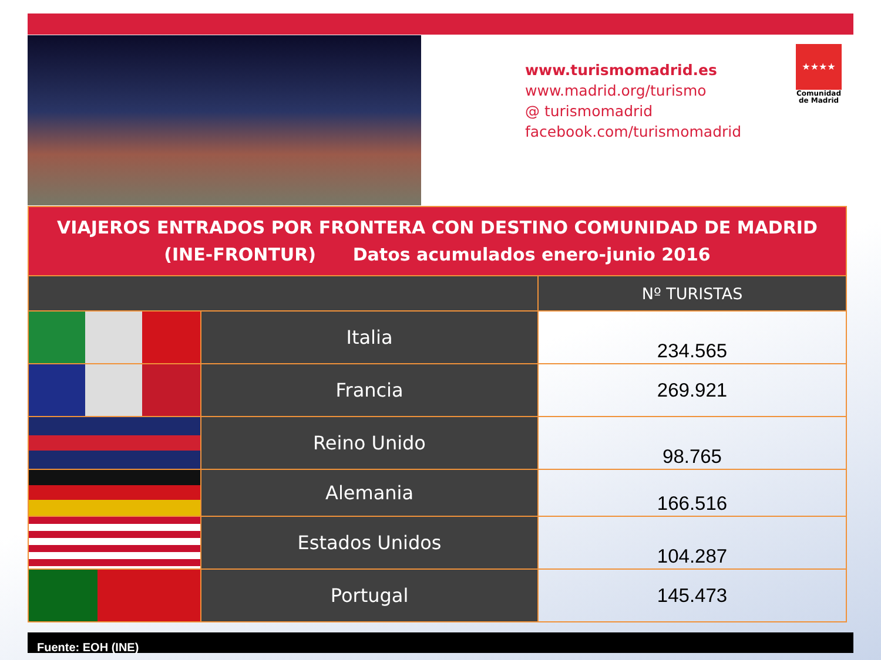www.turismomadrid.es
www.madrid.org/turismo
@ turismomadrid
facebook.com/turismomadrid
★★★★
Comunidad
de Madrid
| VIAJEROS ENTRADOS POR FRONTERA CON DESTINO COMUNIDAD DE MADRID (INE-FRONTUR) Datos acumulados enero-junio 2016 | | |
| | | Nº TURISTAS |
| | Italia | 234.565 |
| | Francia | 269.921 |
| | Reino Unido | 98.765 |
| | Alemania | 166.516 |
| | Estados Unidos | 104.287 |
| | Portugal | 145.473 |
Fuente: EOH (INE)